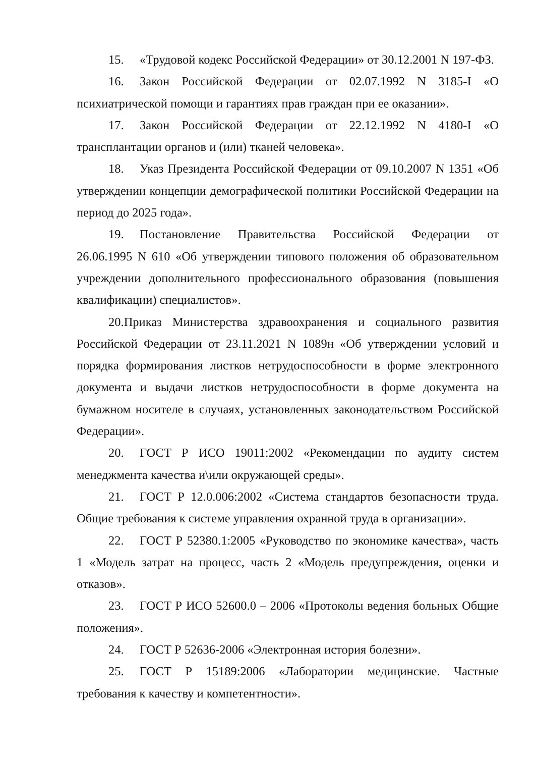15. «Трудовой кодекс Российской Федерации» от 30.12.2001 N 197-ФЗ.
16. Закон Российской Федерации от 02.07.1992 N 3185-I «О психиатрической помощи и гарантиях прав граждан при ее оказании».
17. Закон Российской Федерации от 22.12.1992 N 4180-I «О трансплантации органов и (или) тканей человека».
18. Указ Президента Российской Федерации от 09.10.2007 N 1351 «Об утверждении концепции демографической политики Российской Федерации на период до 2025 года».
19. Постановление Правительства Российской Федерации от 26.06.1995 N 610 «Об утверждении типового положения об образовательном учреждении дополнительного профессионального образования (повышения квалификации) специалистов».
20.Приказ Министерства здравоохранения и социального развития Российской Федерации от 23.11.2021 N 1089н «Об утверждении условий и порядка формирования листков нетрудоспособности в форме электронного документа и выдачи листков нетрудоспособности в форме документа на бумажном носителе в случаях, установленных законодательством Российской Федерации».
20. ГОСТ Р ИСО 19011:2002 «Рекомендации по аудиту систем менеджмента качества и\или окружающей среды».
21. ГОСТ Р 12.0.006:2002 «Система стандартов безопасности труда. Общие требования к системе управления охранной труда в организации».
22. ГОСТ Р 52380.1:2005 «Руководство по экономике качества», часть 1 «Модель затрат на процесс, часть 2 «Модель предупреждения, оценки и отказов».
23. ГОСТ Р ИСО 52600.0 – 2006 «Протоколы ведения больных Общие положения».
24. ГОСТ Р 52636-2006 «Электронная история болезни».
25. ГОСТ Р 15189:2006 «Лаборатории медицинские. Частные требования к качеству и компетентности».